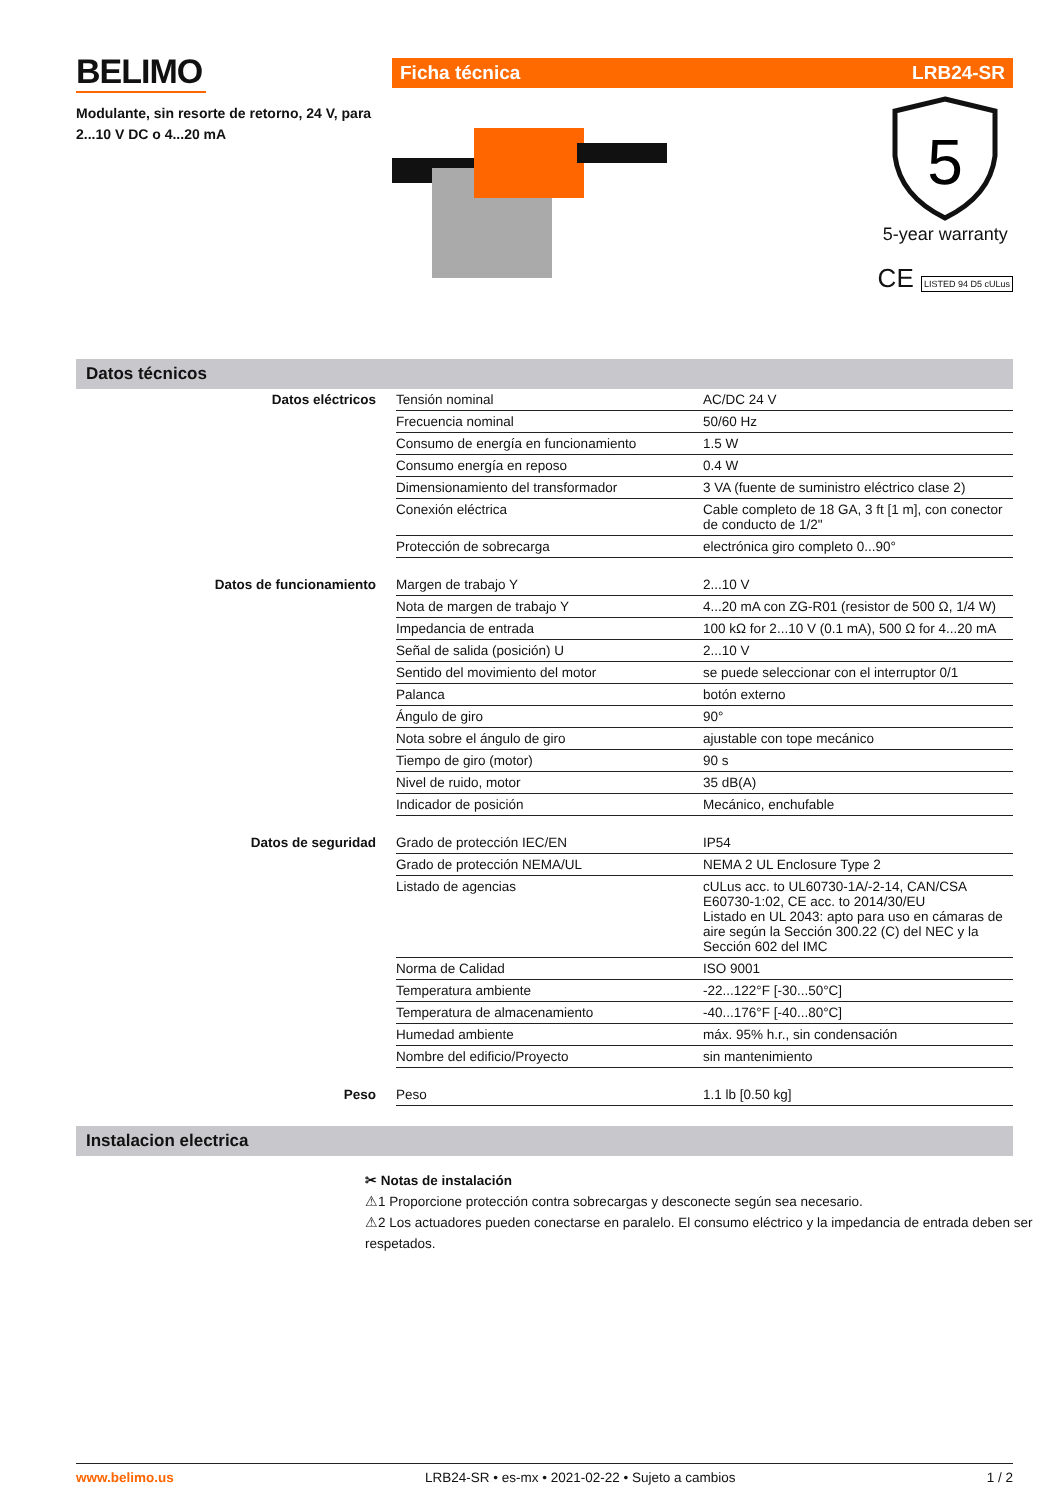BELIMO
Modulante, sin resorte de retorno, 24 V, para 2...10 V DC o 4...20 mA
Ficha técnica LRB24-SR
5
5-year warranty
CE LISTED 94 D5 cULus
Datos técnicos
| Datos eléctricos | Tensión nominal | AC/DC 24 V |
| | Frecuencia nominal | 50/60 Hz |
| | Consumo de energía en funcionamiento | 1.5 W |
| | Consumo energía en reposo | 0.4 W |
| | Dimensionamiento del transformador | 3 VA (fuente de suministro eléctrico clase 2) |
| | Conexión eléctrica | Cable completo de 18 GA, 3 ft [1 m], con conector de conducto de 1/2" |
| | Protección de sobrecarga | electrónica giro completo 0...90° |
| Datos de funcionamiento | Margen de trabajo Y | 2...10 V |
| | Nota de margen de trabajo Y | 4...20 mA con ZG-R01 (resistor de 500 Ω, 1/4 W) |
| | Impedancia de entrada | 100 kΩ for 2...10 V (0.1 mA), 500 Ω for 4...20 mA |
| | Señal de salida (posición) U | 2...10 V |
| | Sentido del movimiento del motor | se puede seleccionar con el interruptor 0/1 |
| | Palanca | botón externo |
| | Ángulo de giro | 90° |
| | Nota sobre el ángulo de giro | ajustable con tope mecánico |
| | Tiempo de giro (motor) | 90 s |
| | Nivel de ruido, motor | 35 dB(A) |
| | Indicador de posición | Mecánico, enchufable |
| Datos de seguridad | Grado de protección IEC/EN | IP54 |
| | Grado de protección NEMA/UL | NEMA 2 UL Enclosure Type 2 |
| | Listado de agencias | cULus acc. to UL60730-1A/-2-14, CAN/CSA E60730-1:02, CE acc. to 2014/30/EU Listado en UL 2043: apto para uso en cámaras de aire según la Sección 300.22 (C) del NEC y la Sección 602 del IMC |
| | Norma de Calidad | ISO 9001 |
| | Temperatura ambiente | -22...122°F [-30...50°C] |
| | Temperatura de almacenamiento | -40...176°F [-40...80°C] |
| | Humedad ambiente | máx. 95% h.r., sin condensación |
| | Nombre del edificio/Proyecto | sin mantenimiento |
| Peso | Peso | 1.1 lb [0.50 kg] |
Instalacion electrica
✂ Notas de instalación
⚠1 Proporcione protección contra sobrecargas y desconecte según sea necesario.
⚠2 Los actuadores pueden conectarse en paralelo. El consumo eléctrico y la impedancia de entrada deben ser respetados.
www.belimo.us LRB24-SR • es-mx • 2021-02-22 • Sujeto a cambios 1 / 2